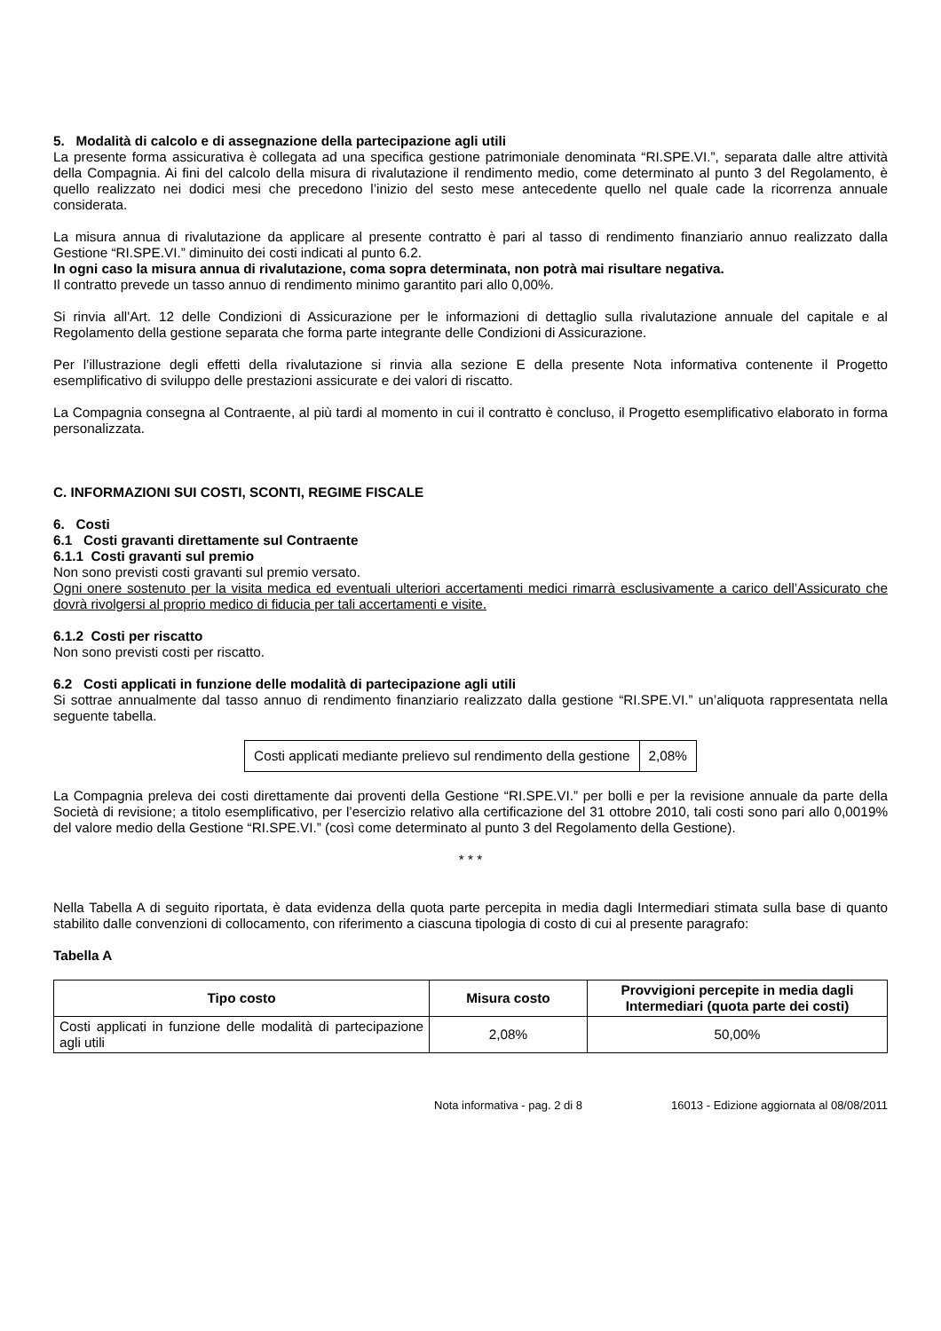5. Modalità di calcolo e di assegnazione della partecipazione agli utili
La presente forma assicurativa è collegata ad una specifica gestione patrimoniale denominata “RI.SPE.VI.”, separata dalle altre attività della Compagnia. Ai fini del calcolo della misura di rivalutazione il rendimento medio, come determinato al punto 3 del Regolamento, è quello realizzato nei dodici mesi che precedono l’inizio del sesto mese antecedente quello nel quale cade la ricorrenza annuale considerata.
La misura annua di rivalutazione da applicare al presente contratto è pari al tasso di rendimento finanziario annuo realizzato dalla Gestione “RI.SPE.VI.” diminuito dei costi indicati al punto 6.2.
In ogni caso la misura annua di rivalutazione, coma sopra determinata, non potrà mai risultare negativa.
Il contratto prevede un tasso annuo di rendimento minimo garantito pari allo 0,00%.
Si rinvia all'Art. 12 delle Condizioni di Assicurazione per le informazioni di dettaglio sulla rivalutazione annuale del capitale e al Regolamento della gestione separata che forma parte integrante delle Condizioni di Assicurazione.
Per l’illustrazione degli effetti della rivalutazione si rinvia alla sezione E della presente Nota informativa contenente il Progetto esemplificativo di sviluppo delle prestazioni assicurate e dei valori di riscatto.
La Compagnia consegna al Contraente, al più tardi al momento in cui il contratto è concluso, il Progetto esemplificativo elaborato in forma personalizzata.
C. INFORMAZIONI SUI COSTI, SCONTI, REGIME FISCALE
6. Costi
6.1 Costi gravanti direttamente sul Contraente
6.1.1 Costi gravanti sul premio
Non sono previsti costi gravanti sul premio versato.
Ogni onere sostenuto per la visita medica ed eventuali ulteriori accertamenti medici rimarrà esclusivamente a carico dell’Assicurato che dovrà rivolgersi al proprio medico di fiducia per tali accertamenti e visite.
6.1.2 Costi per riscatto
Non sono previsti costi per riscatto.
6.2 Costi applicati in funzione delle modalità di partecipazione agli utili
Si sottrae annualmente dal tasso annuo di rendimento finanziario realizzato dalla gestione “RI.SPE.VI.” un’aliquota rappresentata nella seguente tabella.
| Costi applicati mediante prelievo sul rendimento della gestione | 2,08% |
La Compagnia preleva dei costi direttamente dai proventi della Gestione “RI.SPE.VI.” per bolli e per la revisione annuale da parte della Società di revisione; a titolo esemplificativo, per l’esercizio relativo alla certificazione del 31 ottobre 2010, tali costi sono pari allo 0,0019% del valore medio della Gestione “RI.SPE.VI.” (così come determinato al punto 3 del Regolamento della Gestione).
* * *
Nella Tabella A di seguito riportata, è data evidenza della quota parte percepita in media dagli Intermediari stimata sulla base di quanto stabilito dalle convenzioni di collocamento, con riferimento a ciascuna tipologia di costo di cui al presente paragrafo:
Tabella A
| Tipo costo | Misura costo | Provvigioni percepite in media dagli Intermediari (quota parte dei costi) |
| --- | --- | --- |
| Costi applicati in funzione delle modalità di partecipazione agli utili | 2,08% | 50,00% |
Nota informativa - pag. 2 di 8 16013 - Edizione aggiornata al 08/08/2011